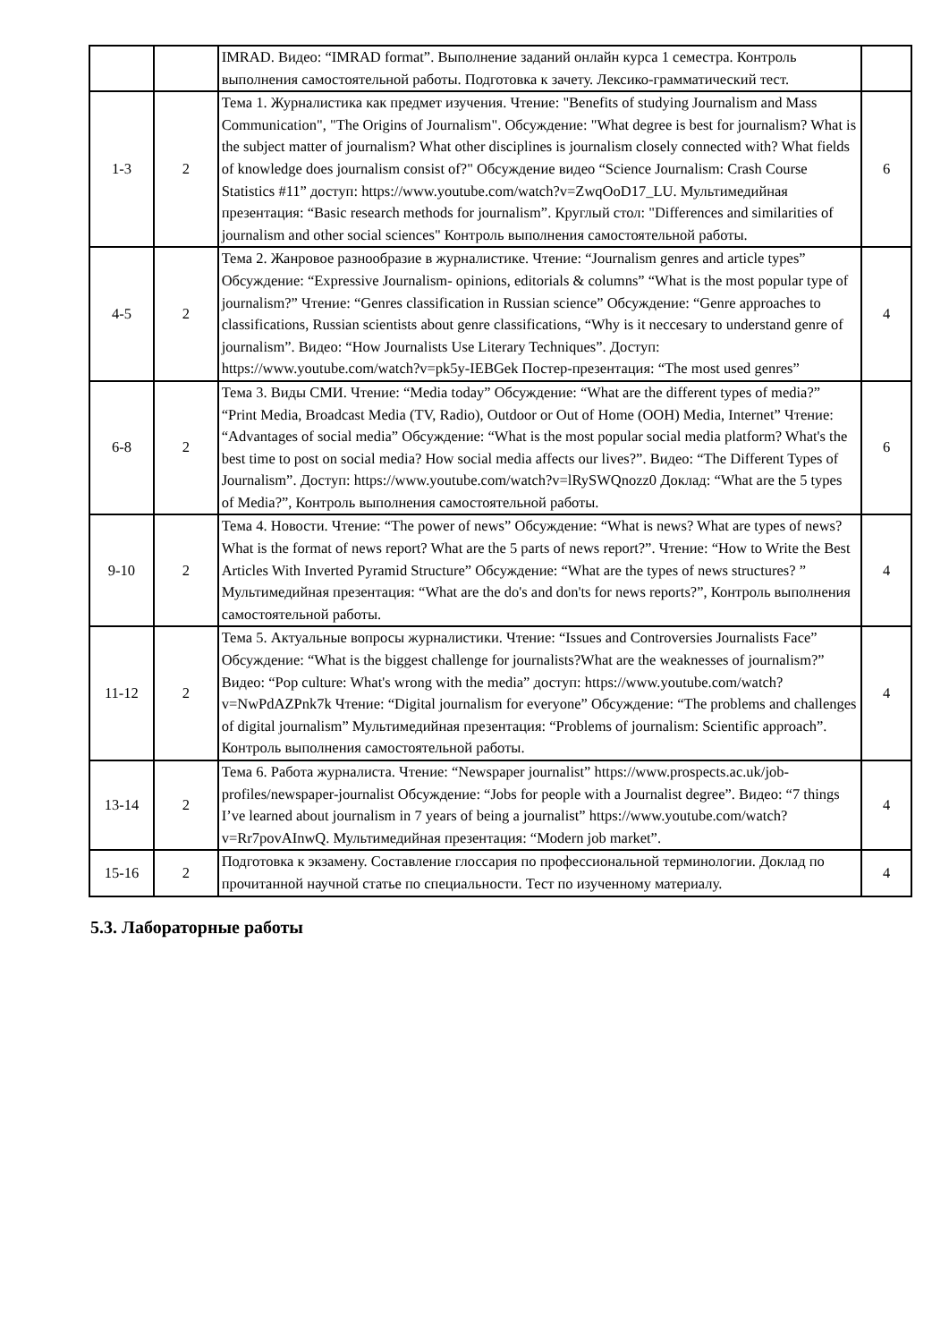| | | IMRAD. Видео: “IMRAD format”. Выполнение заданий онлайн курса 1 семестра. Контроль выполнения самостоятельной работы. Подготовка к зачету. Лексико-грамматический тест. | |
| 1-3 | 2 | Тема 1. Журналистика как предмет изучения. Чтение: "Benefits of studying Journalism and Mass Communication", "The Origins of Journalism". Обсуждение: "What degree is best for journalism? What is the subject matter of journalism? What other disciplines is journalism closely connected with? What fields of knowledge does journalism consist of?" Обсуждение видео “Science Journalism: Crash Course Statistics #11” доступ: https://www.youtube.com/watch?v=ZwqOoD17_LU. Мультимедийная презентация: “Basic research methods for journalism”. Круглый стол: "Differences and similarities of journalism and other social sciences" Контроль выполнения самостоятельной работы. | 6 |
| 4-5 | 2 | Тема 2. Жанровое разнообразие в журналистике. Чтение: “Journalism genres and article types” Обсуждение: “Expressive Journalism- opinions, editorials & columns” “What is the most popular type of journalism?” Чтение: “Genres classification in Russian science” Обсуждение: “Genre approaches to classifications, Russian scientists about genre classifications, “Why is it neccesary to understand genre of journalism”. Видео: “How Journalists Use Literary Techniques”. Доступ: https://www.youtube.com/watch?v=pk5y-IEBGek Постер-презентация: “The most used genres” | 4 |
| 6-8 | 2 | Тема 3. Виды СМИ. Чтение: “Media today” Обсуждение: “What are the different types of media?” “Print Media, Broadcast Media (TV, Radio), Outdoor or Out of Home (OOH) Media, Internet” Чтение: “Advantages of social media” Обсуждение: “What is the most popular social media platform? What's the best time to post on social media? How social media affects our lives?”. Видео: “The Different Types of Journalism”. Доступ: https://www.youtube.com/watch?v=lRySWQnozz0 Доклад: “What are the 5 types of Media?”, Контроль выполнения самостоятельной работы. | 6 |
| 9-10 | 2 | Тема 4. Новости. Чтение: “The power of news” Обсуждение: “What is news? What are types of news? What is the format of news report? What are the 5 parts of news report?”. Чтение: “How to Write the Best Articles With Inverted Pyramid Structure” Обсуждение: “What are the types of news structures? ” Мультимедийная презентация: “What are the do's and don'ts for news reports?”, Контроль выполнения самостоятельной работы. | 4 |
| 11-12 | 2 | Тема 5. Актуальные вопросы журналистики. Чтение: “Issues and Controversies Journalists Face” Обсуждение: “What is the biggest challenge for journalists?What are the weaknesses of journalism?” Видео: “Pop culture: What's wrong with the media” доступ: https://www.youtube.com/watch?v=NwPdAZPnk7k Чтение: “Digital journalism for everyone” Обсуждение: “The problems and challenges of digital journalism” Мультимедийная презентация: “Problems of journalism: Scientific approach”. Контроль выполнения самостоятельной работы. | 4 |
| 13-14 | 2 | Тема 6. Работа журналиста. Чтение: “Newspaper journalist” https://www.prospects.ac.uk/job-profiles/newspaper-journalist Обсуждение: “Jobs for people with a Journalist degree”. Видео: “7 things I’ve learned about journalism in 7 years of being a journalist” https://www.youtube.com/watch?v=Rr7povAInwQ. Мультимедийная презентация: “Modern job market”. | 4 |
| 15-16 | 2 | Подготовка к экзамену. Составление глоссария по профессиональной терминологии. Доклад по прочитанной научной статье по специальности. Тест по изученному материалу. | 4 |
5.3. Лабораторные работы